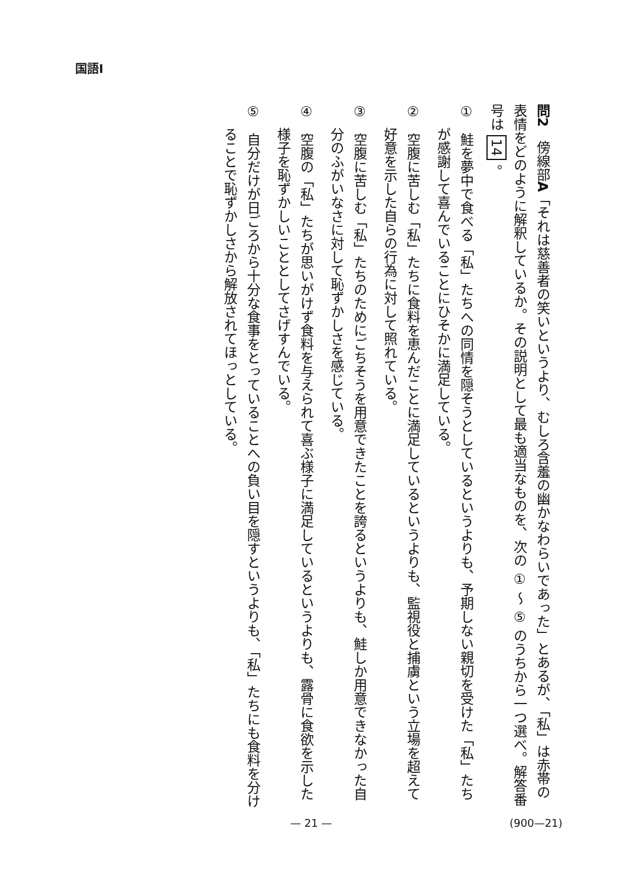国語Ⅰ
問2　傍線部A「それは慈善者の笑いというより、むしろ含羞の幽かなわらいであった」とあるが、「私」は赤帯の表情をどのように解釈しているか。その説明として最も適当なものを、次の ① ～ ⑤ のうちから一つ選べ。解答番号は 14 。
①　鮭を夢中で食べる「私」たちへの同情を隠そうとしているというよりも、予期しない親切を受けた「私」たちが感謝して喜んでいることにひそかに満足している。
②　空腹に苦しむ「私」たちに食料を恵んだことに満足しているというよりも、監視役と捕虜という立場を超えて好意を示した自らの行為に対して照れている。
③　空腹に苦しむ「私」たちのためにごちそうを用意できたことを誇るというよりも、鮭しか用意できなかった自分のふがいなさに対して恥ずかしさを感じている。
④　空腹の「私」たちが思いがけず食料を与えられて喜ぶ様子に満足しているというよりも、露骨に食欲を示した様子を恥ずかしいこととしてさげすんでいる。
⑤　自分だけが日ごろから十分な食事をとっていることへの負い目を隠すというよりも、「私」たちにも食料を分けることで恥ずかしさから解放されてほっとしている。
— 21 — (900—21)